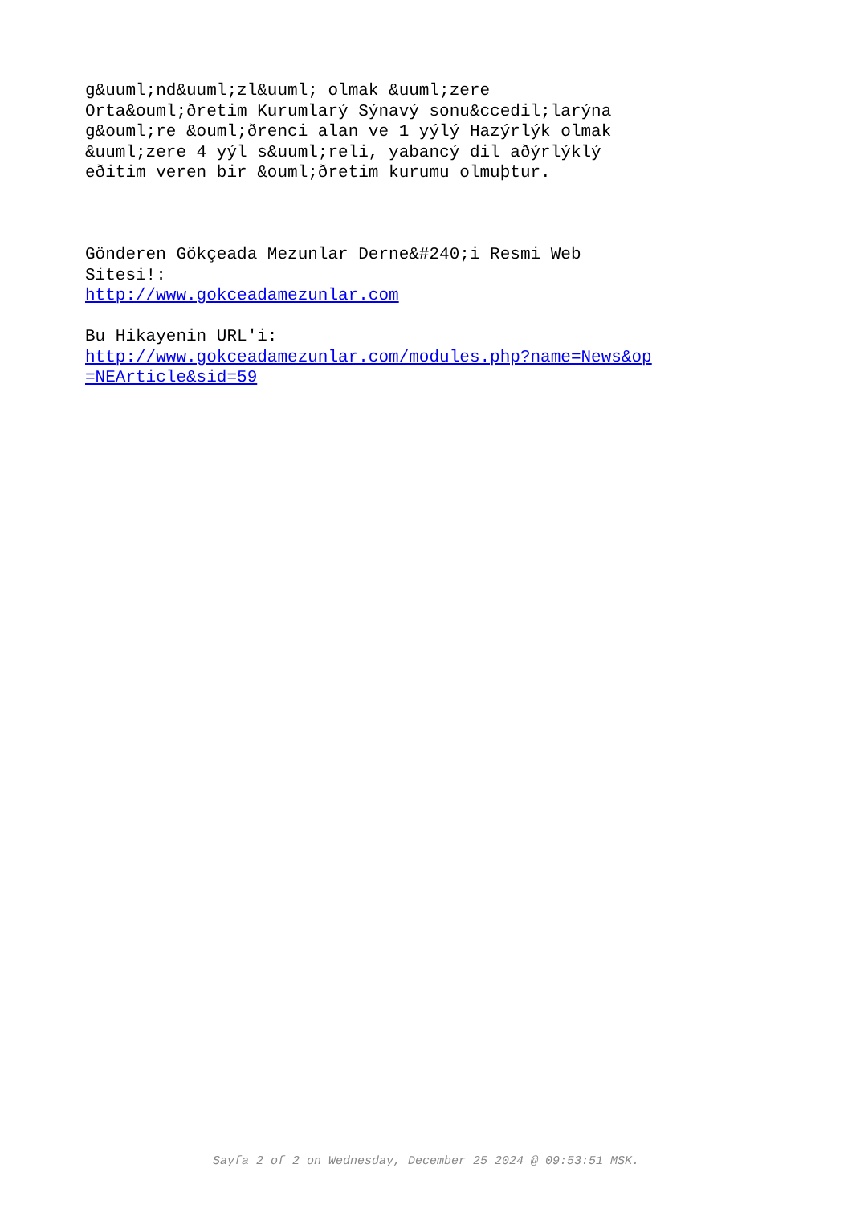g&uuml;nd&uuml;zl&uuml; olmak &uuml;zere Orta&ouml;ðretim Kurumlarý Sýnavý sonu&ccedil;larýna g&ouml;re &ouml;ðrenci alan ve 1 yýlý Hazýrlýk olmak &uuml;zere 4 yýl s&uuml;reli, yabancý dil aðýrlýklý eðitim veren bir &ouml;ðretim kurumu olmuþtur.
Gönderen Gökçeada Mezunlar Derne&#240;i Resmi Web Sitesi!: http://www.gokceadamezunlar.com
Bu Hikayenin URL'i: http://www.gokceadamezunlar.com/modules.php?name=News&op =NEArticle&sid=59
Sayfa 2 of 2 on Wednesday, December 25 2024 @ 09:53:51 MSK.